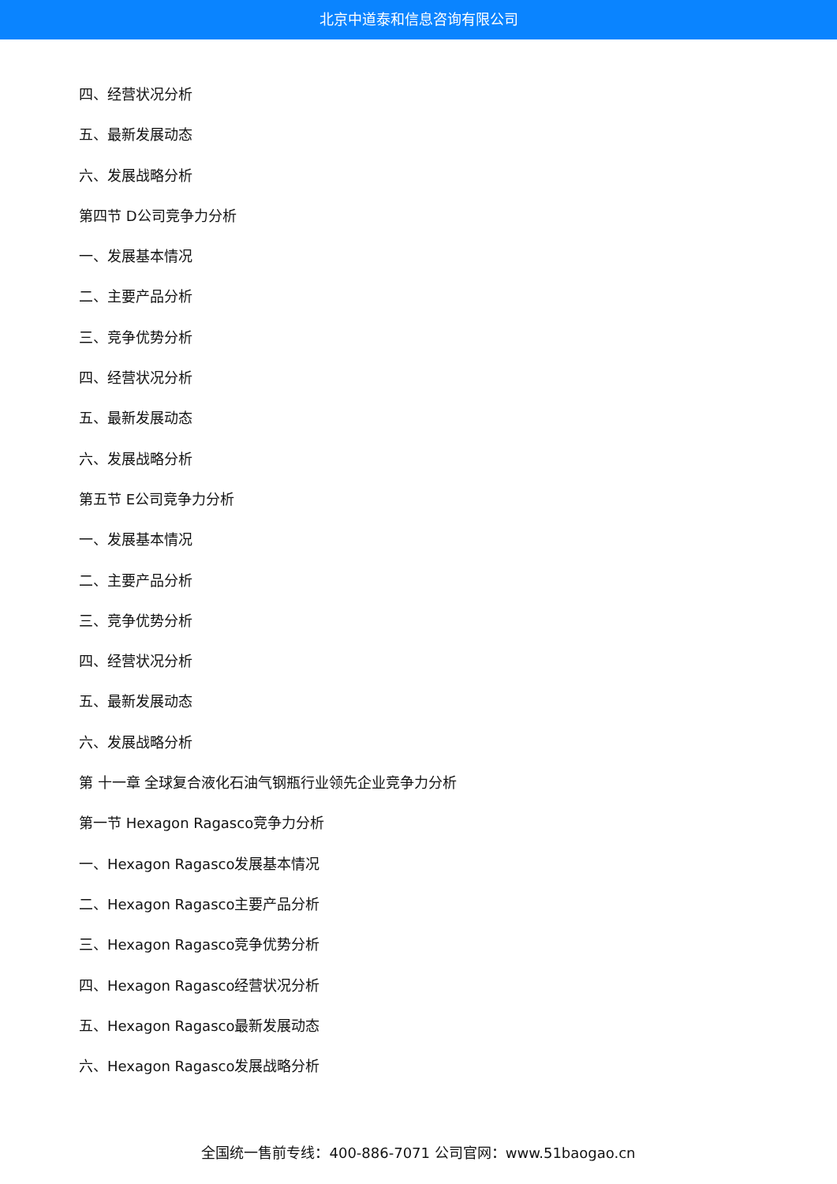北京中道泰和信息咨询有限公司
四、经营状况分析
五、最新发展动态
六、发展战略分析
第四节 D公司竞争力分析
一、发展基本情况
二、主要产品分析
三、竞争优势分析
四、经营状况分析
五、最新发展动态
六、发展战略分析
第五节 E公司竞争力分析
一、发展基本情况
二、主要产品分析
三、竞争优势分析
四、经营状况分析
五、最新发展动态
六、发展战略分析
第 十一章 全球复合液化石油气钢瓶行业领先企业竞争力分析
第一节 Hexagon Ragasco竞争力分析
一、Hexagon Ragasco发展基本情况
二、Hexagon Ragasco主要产品分析
三、Hexagon Ragasco竞争优势分析
四、Hexagon Ragasco经营状况分析
五、Hexagon Ragasco最新发展动态
六、Hexagon Ragasco发展战略分析
全国统一售前专线：400-886-7071 公司官网：www.51baogao.cn